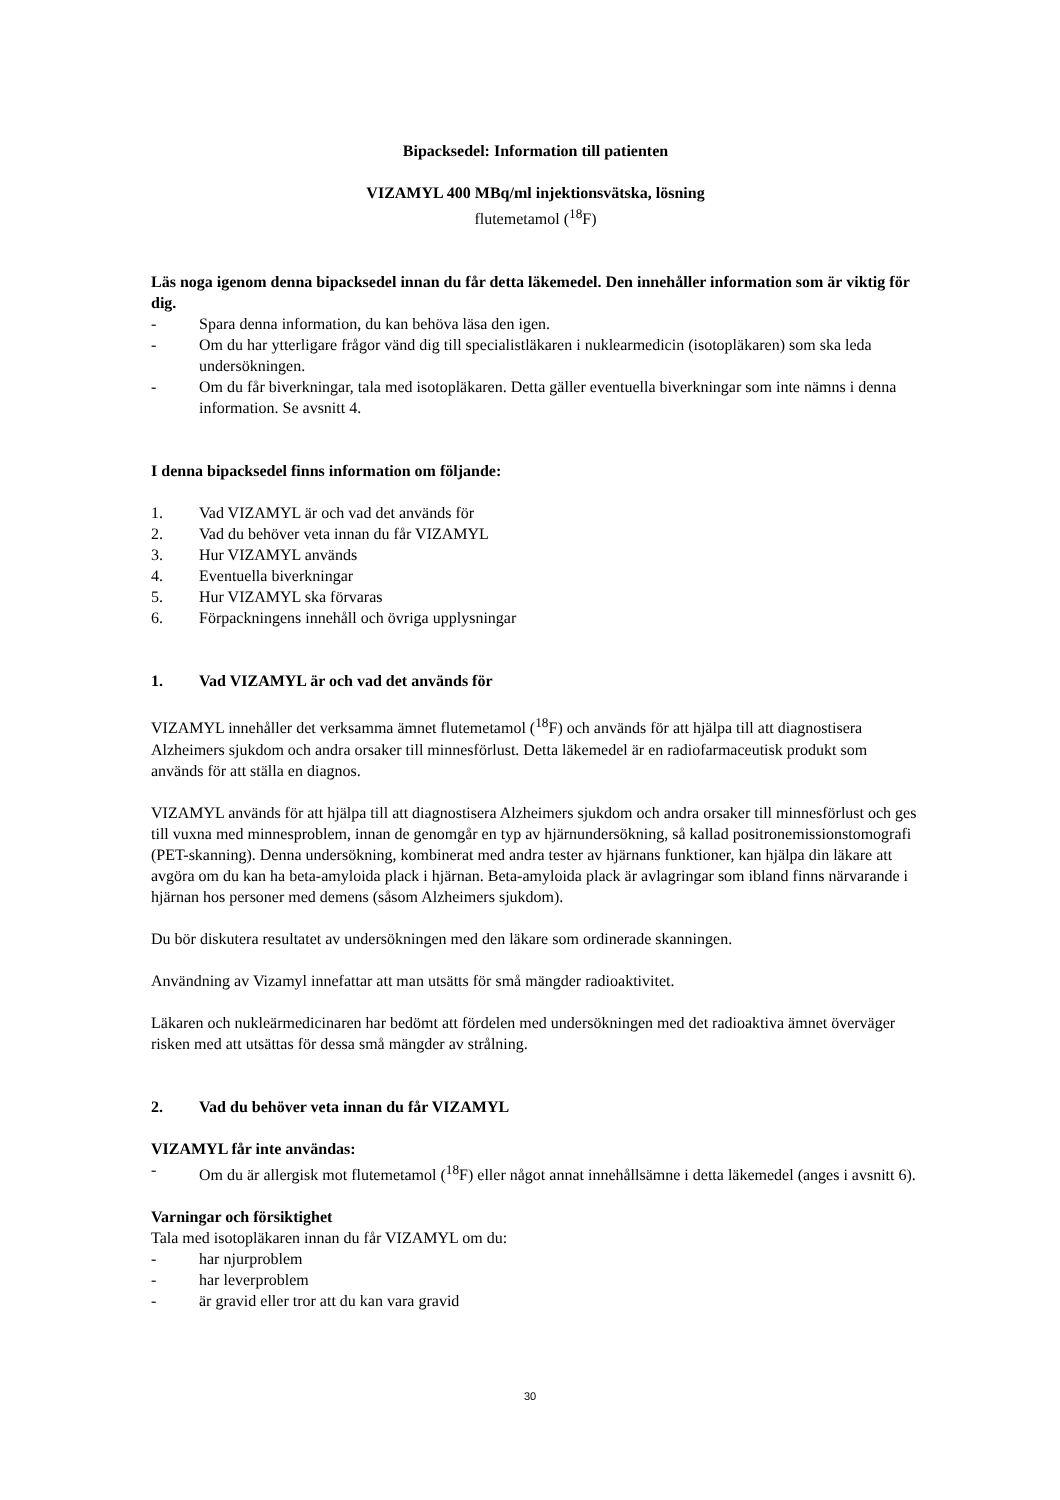Bipacksedel: Information till patienten
VIZAMYL 400 MBq/ml injektionsvätska, lösning
flutemetamol (<sup>18</sup>F)
Läs noga igenom denna bipacksedel innan du får detta läkemedel. Den innehåller information som är viktig för dig.
- Spara denna information, du kan behöva läsa den igen.
- Om du har ytterligare frågor vänd dig till specialistläkaren i nuklearmedicin (isotopläkaren) som ska leda undersökningen.
- Om du får biverkningar, tala med isotopläkaren. Detta gäller eventuella biverkningar som inte nämns i denna information. Se avsnitt 4.
I denna bipacksedel finns information om följande:
1. Vad VIZAMYL är och vad det används för
2. Vad du behöver veta innan du får VIZAMYL
3. Hur VIZAMYL används
4. Eventuella biverkningar
5. Hur VIZAMYL ska förvaras
6. Förpackningens innehåll och övriga upplysningar
1. Vad VIZAMYL är och vad det används för
VIZAMYL innehåller det verksamma ämnet flutemetamol (<sup>18</sup>F) och används för att hjälpa till att diagnostisera Alzheimers sjukdom och andra orsaker till minnesförlust. Detta läkemedel är en radiofarmaceutisk produkt som används för att ställa en diagnos.
VIZAMYL används för att hjälpa till att diagnostisera Alzheimers sjukdom och andra orsaker till minnesförlust och ges till vuxna med minnesproblem, innan de genomgår en typ av hjärnundersökning, så kallad positronemissionstomografi (PET-skanning). Denna undersökning, kombinerat med andra tester av hjärnans funktioner, kan hjälpa din läkare att avgöra om du kan ha beta-amyloida plack i hjärnan. Beta-amyloida plack är avlagringar som ibland finns närvarande i hjärnan hos personer med demens (såsom Alzheimers sjukdom).
Du bör diskutera resultatet av undersökningen med den läkare som ordinerade skanningen.
Användning av Vizamyl innefattar att man utsätts för små mängder radioaktivitet.
Läkaren och nukleärmedicinaren har bedömt att fördelen med undersökningen med det radioaktiva ämnet överväger risken med att utsättas för dessa små mängder av strålning.
2. Vad du behöver veta innan du får VIZAMYL
VIZAMYL får inte användas:
- Om du är allergisk mot flutemetamol (<sup>18</sup>F) eller något annat innehållsämne i detta läkemedel (anges i avsnitt 6).
Varningar och försiktighet
Tala med isotopläkaren innan du får VIZAMYL om du:
- har njurproblem
- har leverproblem
- är gravid eller tror att du kan vara gravid
30